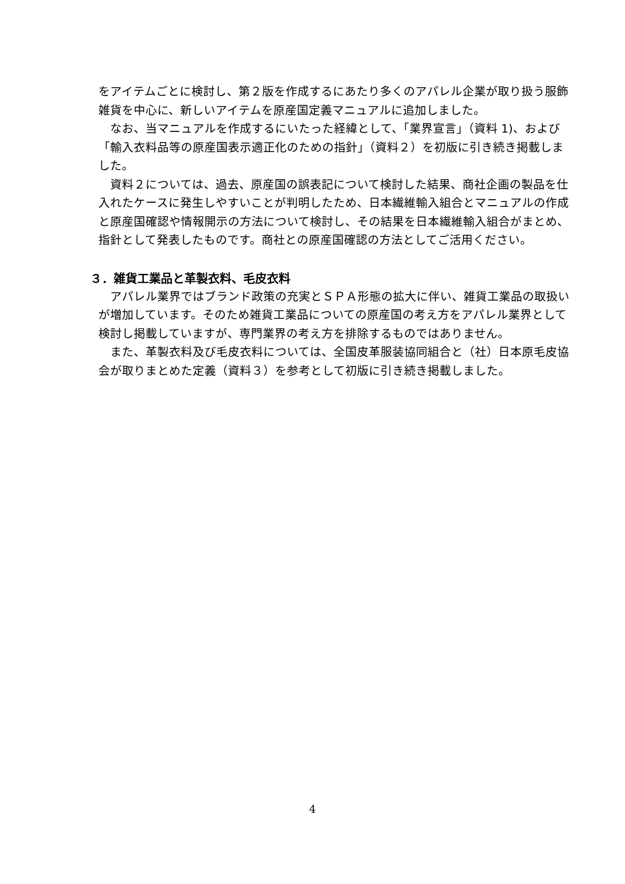をアイテムごとに検討し、第２版を作成するにあたり多くのアパレル企業が取り扱う服飾雑貨を中心に、新しいアイテムを原産国定義マニュアルに追加しました。
なお、当マニュアルを作成するにいたった経緯として、「業界宣言」（資料 1)、および「輸入衣料品等の原産国表示適正化のための指針」（資料２）を初版に引き続き掲載しました。
資料２については、過去、原産国の誤表記について検討した結果、商社企画の製品を仕入れたケースに発生しやすいことが判明したため、日本繊維輸入組合とマニュアルの作成と原産国確認や情報開示の方法について検討し、その結果を日本繊維輸入組合がまとめ、指針として発表したものです。商社との原産国確認の方法としてご活用ください。
３．雑貨工業品と革製衣料、毛皮衣料
アパレル業界ではブランド政策の充実とＳＰＡ形態の拡大に伴い、雑貨工業品の取扱いが増加しています。そのため雑貨工業品についての原産国の考え方をアパレル業界として検討し掲載していますが、専門業界の考え方を排除するものではありません。
また、革製衣料及び毛皮衣料については、全国皮革服装協同組合と（社）日本原毛皮協会が取りまとめた定義（資料３）を参考として初版に引き続き掲載しました。
4